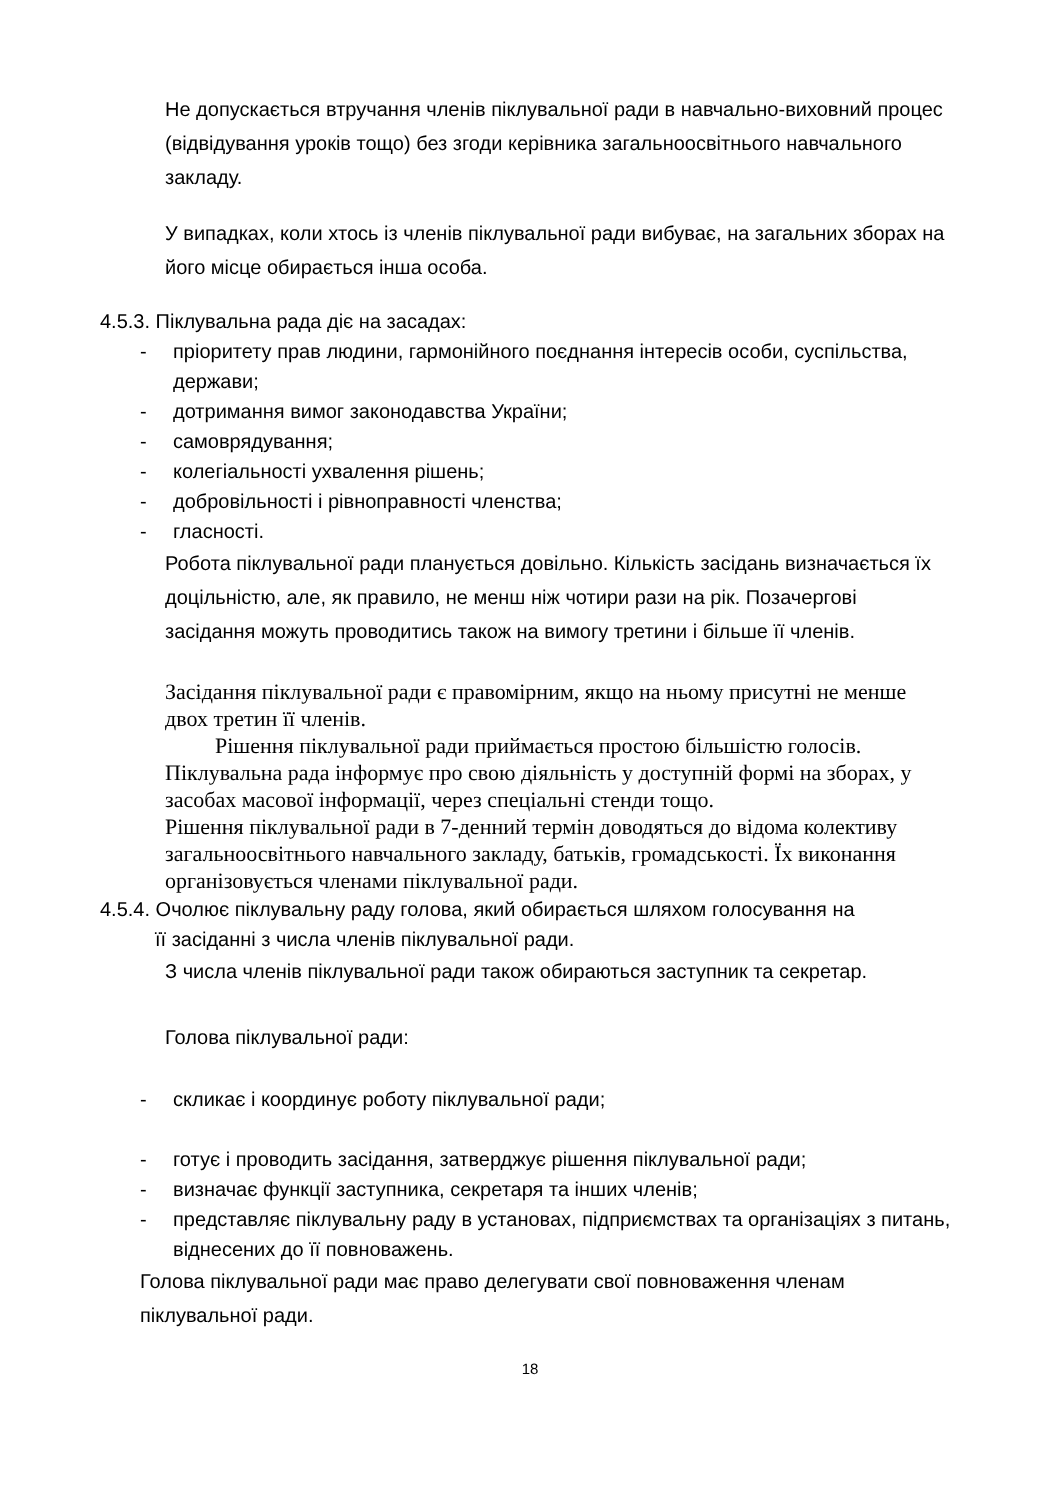Не допускається втручання членів піклувальної ради в навчально-виховний процес (відвідування уроків тощо) без згоди керівника загальноосвітнього навчального закладу.
У випадках, коли хтось із членів піклувальної ради вибуває, на загальних зборах на його місце обирається інша особа.
4.5.3. Піклувальна рада діє на засадах:
- пріоритету прав людини, гармонійного поєднання інтересів особи, суспільства, держави;
- дотримання вимог законодавства України;
- самоврядування;
- колегіальності ухвалення рішень;
- добровільності і рівноправності членства;
- гласності.
Робота піклувальної ради планується довільно. Кількість засідань визначається їх доцільністю, але, як правило, не менш ніж чотири рази на рік. Позачергові засідання можуть проводитись також на вимогу третини і більше її членів.
Засідання піклувальної ради є правомірним, якщо на ньому присутні не менше двох третин її членів.
Рішення піклувальної ради приймається простою більшістю голосів.
Піклувальна рада інформує про свою діяльність у доступній формі на зборах, у засобах масової інформації, через спеціальні стенди тощо.
Рішення піклувальної ради в 7-денний термін доводяться до відома колективу загальноосвітнього навчального закладу, батьків, громадськості. Їх виконання організовується членами піклувальної ради.
4.5.4. Очолює піклувальну раду голова, який обирається шляхом голосування на
її засіданні з числа членів піклувальної ради.
З числа членів піклувальної ради також обираються заступник та секретар.
Голова піклувальної ради:
- скликає і координує роботу піклувальної ради;
- готує і проводить засідання, затверджує рішення піклувальної ради;
- визначає функції заступника, секретаря та інших членів;
- представляє піклувальну раду в установах, підприємствах та організаціях з питань, віднесених до її повноважень.
Голова піклувальної ради має право делегувати свої повноваження членам піклувальної ради.
18